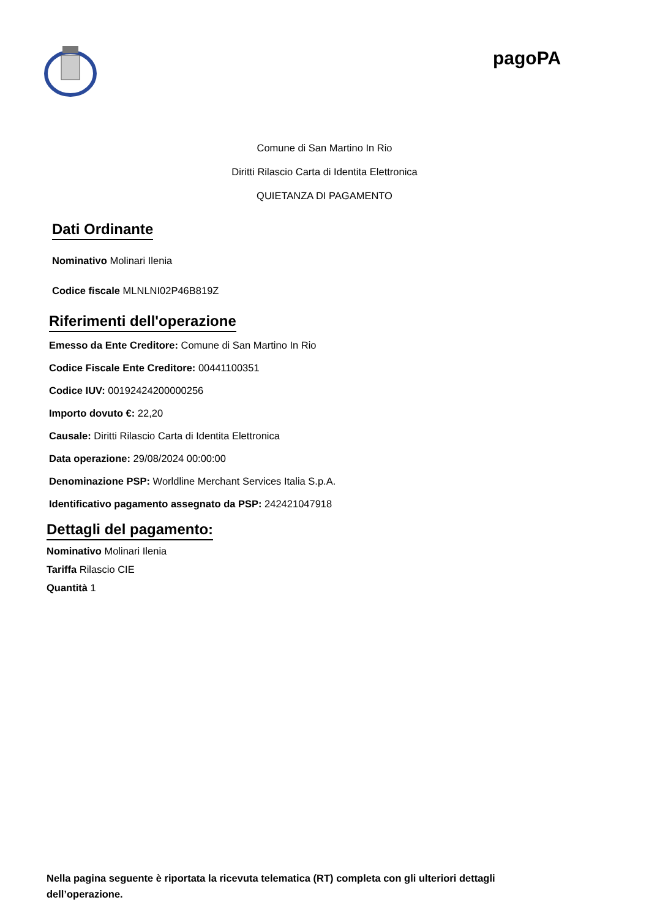pagoPA
Comune di San Martino In Rio
Diritti Rilascio Carta di Identita Elettronica
QUIETANZA DI PAGAMENTO
Dati Ordinante
Nominativo Molinari Ilenia
Codice fiscale MLNLNI02P46B819Z
Riferimenti dell'operazione
Emesso da Ente Creditore: Comune di San Martino In Rio
Codice Fiscale Ente Creditore: 00441100351
Codice IUV: 00192424200000256
Importo dovuto €: 22,20
Causale: Diritti Rilascio Carta di Identita Elettronica
Data operazione: 29/08/2024 00:00:00
Denominazione PSP: Worldline Merchant Services Italia S.p.A.
Identificativo pagamento assegnato da PSP: 242421047918
Dettagli del pagamento:
Nominativo Molinari Ilenia
Tariffa Rilascio CIE
Quantità 1
Nella pagina seguente è riportata la ricevuta telematica (RT) completa con gli ulteriori dettagli dell’operazione.